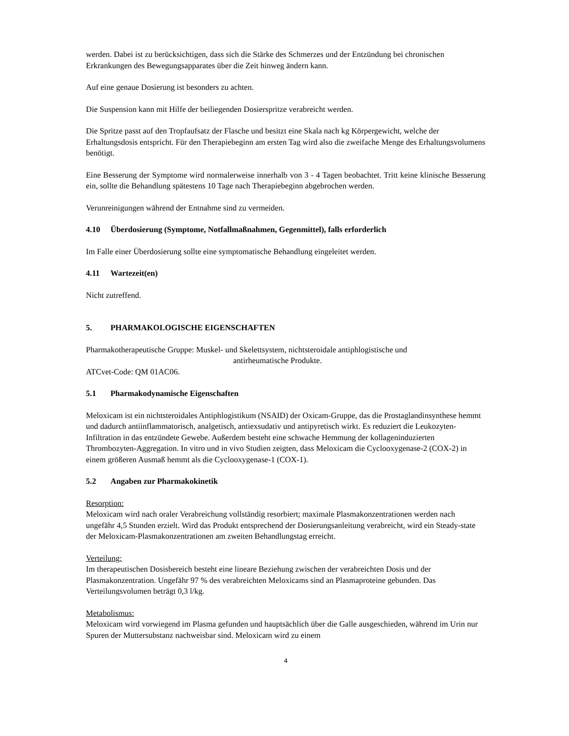werden. Dabei ist zu berücksichtigen, dass sich die Stärke des Schmerzes und der Entzündung bei chronischen Erkrankungen des Bewegungsapparates über die Zeit hinweg ändern kann.
Auf eine genaue Dosierung ist besonders zu achten.
Die Suspension kann mit Hilfe der beiliegenden Dosierspritze verabreicht werden.
Die Spritze passt auf den Tropfaufsatz der Flasche und besitzt eine Skala nach kg Körpergewicht, welche der Erhaltungsdosis entspricht. Für den Therapiebeginn am ersten Tag wird also die zweifache Menge des Erhaltungsvolumens benötigt.
Eine Besserung der Symptome wird normalerweise innerhalb von 3 - 4 Tagen beobachtet. Tritt keine klinische Besserung ein, sollte die Behandlung spätestens 10 Tage nach Therapiebeginn abgebrochen werden.
Verunreinigungen während der Entnahme sind zu vermeiden.
4.10 Überdosierung (Symptome, Notfallmaßnahmen, Gegenmittel), falls erforderlich
Im Falle einer Überdosierung sollte eine symptomatische Behandlung eingeleitet werden.
4.11 Wartezeit(en)
Nicht zutreffend.
5. PHARMAKOLOGISCHE EIGENSCHAFTEN
Pharmakotherapeutische Gruppe: Muskel- und Skelettsystem, nichtsteroidale antiphlogistische und
antirheumatische Produkte.
ATCvet-Code: QM 01AC06.
5.1 Pharmakodynamische Eigenschaften
Meloxicam ist ein nichtsteroidales Antiphlogistikum (NSAID) der Oxicam-Gruppe, das die Prostaglandinsynthese hemmt und dadurch antiinflammatorisch, analgetisch, antiexsudativ und antipyretisch wirkt. Es reduziert die Leukozyten-Infiltration in das entzündete Gewebe. Außerdem besteht eine schwache Hemmung der kollageninduzierten Thrombozyten-Aggregation. In vitro und in vivo Studien zeigten, dass Meloxicam die Cyclooxygenase-2 (COX-2) in einem größeren Ausmaß hemmt als die Cyclooxygenase-1 (COX-1).
5.2 Angaben zur Pharmakokinetik
Resorption:
Meloxicam wird nach oraler Verabreichung vollständig resorbiert; maximale Plasmakonzentrationen werden nach ungefähr 4,5 Stunden erzielt. Wird das Produkt entsprechend der Dosierungsanleitung verabreicht, wird ein Steady-state der Meloxicam-Plasmakonzentrationen am zweiten Behandlungstag erreicht.
Verteilung:
Im therapeutischen Dosisbereich besteht eine lineare Beziehung zwischen der verabreichten Dosis und der Plasmakonzentration. Ungefähr 97 % des verabreichten Meloxicams sind an Plasmaproteine gebunden. Das Verteilungsvolumen beträgt 0,3 l/kg.
Metabolismus:
Meloxicam wird vorwiegend im Plasma gefunden und hauptsächlich über die Galle ausgeschieden, während im Urin nur Spuren der Muttersubstanz nachweisbar sind. Meloxicam wird zu einem
4